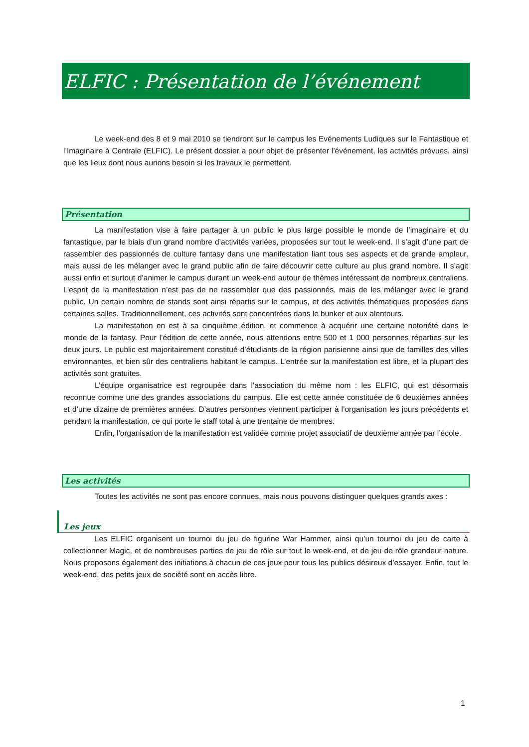ELFIC : Présentation de l’événement
Le week-end des 8 et 9 mai 2010 se tiendront sur le campus les Evénements Ludiques sur le Fantastique et l’Imaginaire à Centrale (ELFIC). Le présent dossier a pour objet de présenter l’événement, les activités prévues, ainsi que les lieux dont nous aurions besoin si les travaux le permettent.
Présentation
La manifestation vise à faire partager à un public le plus large possible le monde de l’imaginaire et du fantastique, par le biais d’un grand nombre d’activités variées, proposées sur tout le week-end. Il s’agit d’une part de rassembler des passionnés de culture fantasy dans une manifestation liant tous ses aspects et de grande ampleur, mais aussi de les mélanger avec le grand public afin de faire découvrir cette culture au plus grand nombre. Il s’agit aussi enfin et surtout d’animer le campus durant un week-end autour de thèmes intéressant de nombreux centraliens. L’esprit de la manifestation n’est pas de ne rassembler que des passionnés, mais de les mélanger avec le grand public. Un certain nombre de stands sont ainsi répartis sur le campus, et des activités thématiques proposées dans certaines salles. Traditionnellement, ces activités sont concentrées dans le bunker et aux alentours.
La manifestation en est à sa cinquième édition, et commence à acquérir une certaine notoriété dans le monde de la fantasy. Pour l’édition de cette année, nous attendons entre 500 et 1 000 personnes réparties sur les deux jours. Le public est majoritairement constitué d’étudiants de la région parisienne ainsi que de familles des villes environnantes, et bien sûr des centraliens habitant le campus. L’entrée sur la manifestation est libre, et la plupart des activités sont gratuites.
L’équipe organisatrice est regroupée dans l’association du même nom : les ELFIC, qui est désormais reconnue comme une des grandes associations du campus. Elle est cette année constituée de 6 deuxièmes années et d’une dizaine de premières années. D’autres personnes viennent participer à l’organisation les jours précédents et pendant la manifestation, ce qui porte le staff total à une trentaine de membres.
Enfin, l’organisation de la manifestation est validée comme projet associatif de deuxième année par l’école.
Les activités
Toutes les activités ne sont pas encore connues, mais nous pouvons distinguer quelques grands axes :
Les jeux
Les ELFIC organisent un tournoi du jeu de figurine War Hammer, ainsi qu’un tournoi du jeu de carte à collectionner Magic, et de nombreuses parties de jeu de rôle sur tout le week-end, et de jeu de rôle grandeur nature. Nous proposons également des initiations à chacun de ces jeux pour tous les publics désireux d’essayer. Enfin, tout le week-end, des petits jeux de société sont en accès libre.
1